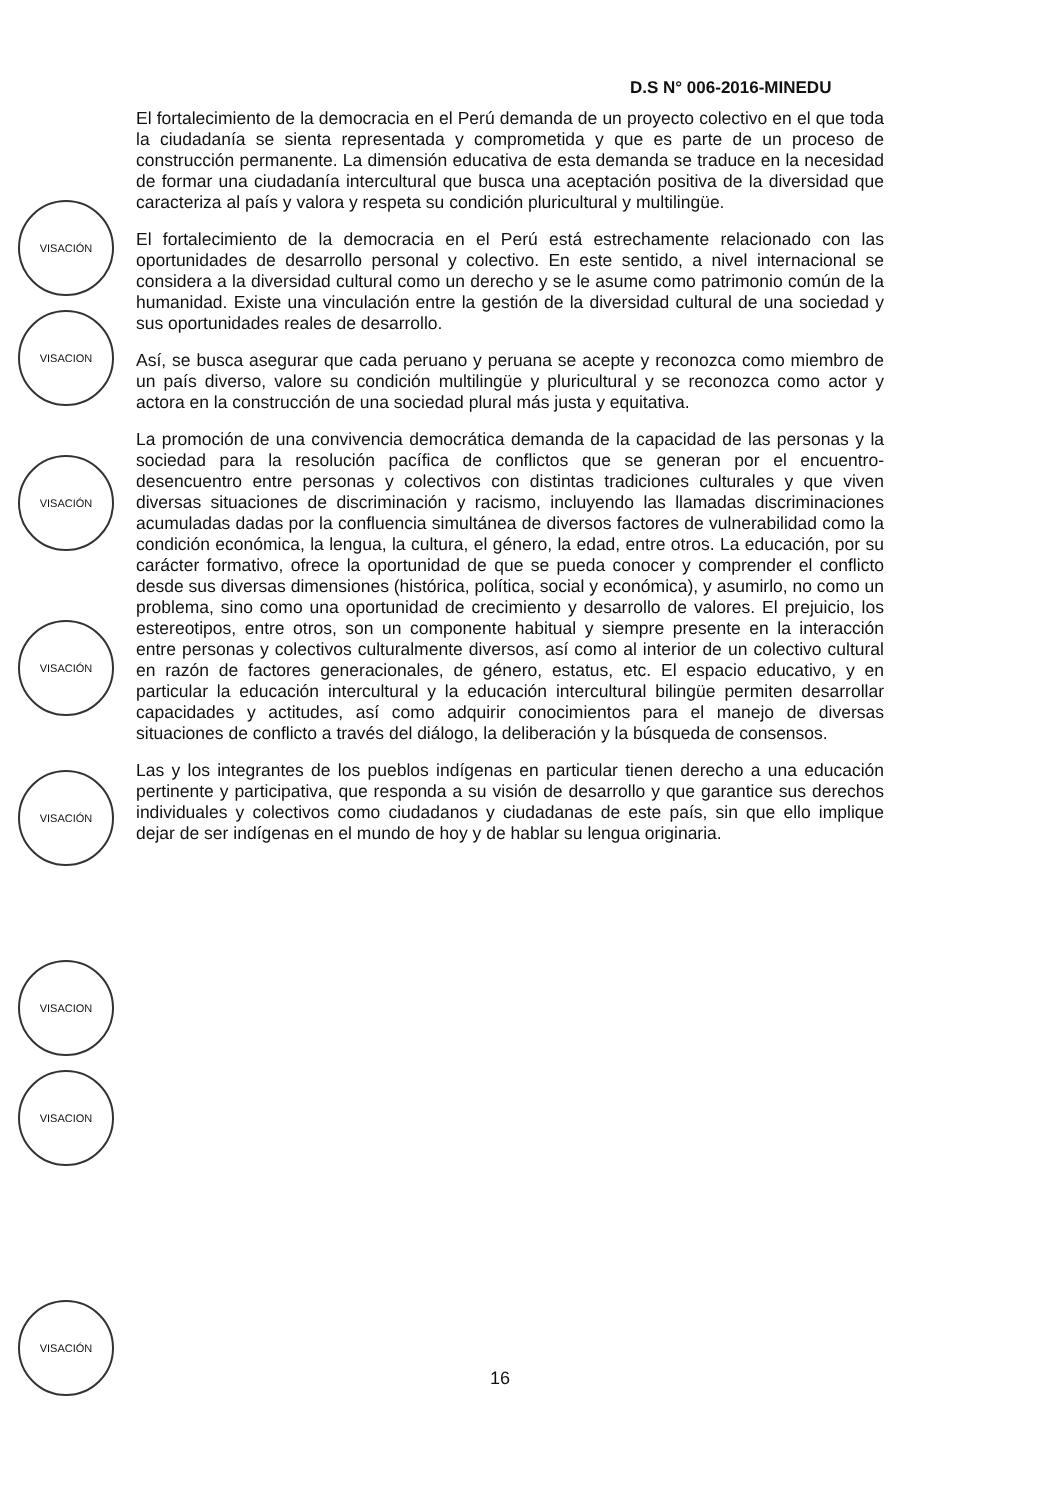D.S N° 006-2016-MINEDU
El fortalecimiento de la democracia en el Perú demanda de un proyecto colectivo en el que toda la ciudadanía se sienta representada y comprometida y que es parte de un proceso de construcción permanente. La dimensión educativa de esta demanda se traduce en la necesidad de formar una ciudadanía intercultural que busca una aceptación positiva de la diversidad que caracteriza al país y valora y respeta su condición pluricultural y multilingüe.
El fortalecimiento de la democracia en el Perú está estrechamente relacionado con las oportunidades de desarrollo personal y colectivo. En este sentido, a nivel internacional se considera a la diversidad cultural como un derecho y se le asume como patrimonio común de la humanidad. Existe una vinculación entre la gestión de la diversidad cultural de una sociedad y sus oportunidades reales de desarrollo.
Así, se busca asegurar que cada peruano y peruana se acepte y reconozca como miembro de un país diverso, valore su condición multilingüe y pluricultural y se reconozca como actor y actora en la construcción de una sociedad plural más justa y equitativa.
La promoción de una convivencia democrática demanda de la capacidad de las personas y la sociedad para la resolución pacífica de conflictos que se generan por el encuentro-desencuentro entre personas y colectivos con distintas tradiciones culturales y que viven diversas situaciones de discriminación y racismo, incluyendo las llamadas discriminaciones acumuladas dadas por la confluencia simultánea de diversos factores de vulnerabilidad como la condición económica, la lengua, la cultura, el género, la edad, entre otros. La educación, por su carácter formativo, ofrece la oportunidad de que se pueda conocer y comprender el conflicto desde sus diversas dimensiones (histórica, política, social y económica), y asumirlo, no como un problema, sino como una oportunidad de crecimiento y desarrollo de valores. El prejuicio, los estereotipos, entre otros, son un componente habitual y siempre presente en la interacción entre personas y colectivos culturalmente diversos, así como al interior de un colectivo cultural en razón de factores generacionales, de género, estatus, etc. El espacio educativo, y en particular la educación intercultural y la educación intercultural bilingüe permiten desarrollar capacidades y actitudes, así como adquirir conocimientos para el manejo de diversas situaciones de conflicto a través del diálogo, la deliberación y la búsqueda de consensos.
Las y los integrantes de los pueblos indígenas en particular tienen derecho a una educación pertinente y participativa, que responda a su visión de desarrollo y que garantice sus derechos individuales y colectivos como ciudadanos y ciudadanas de este país, sin que ello implique dejar de ser indígenas en el mundo de hoy y de hablar su lengua originaria.
VISACIÓN
VISACION
VISACIÓN
VISACIÓN
VISACIÓN
VISACION
VISACION
VISACIÓN
16